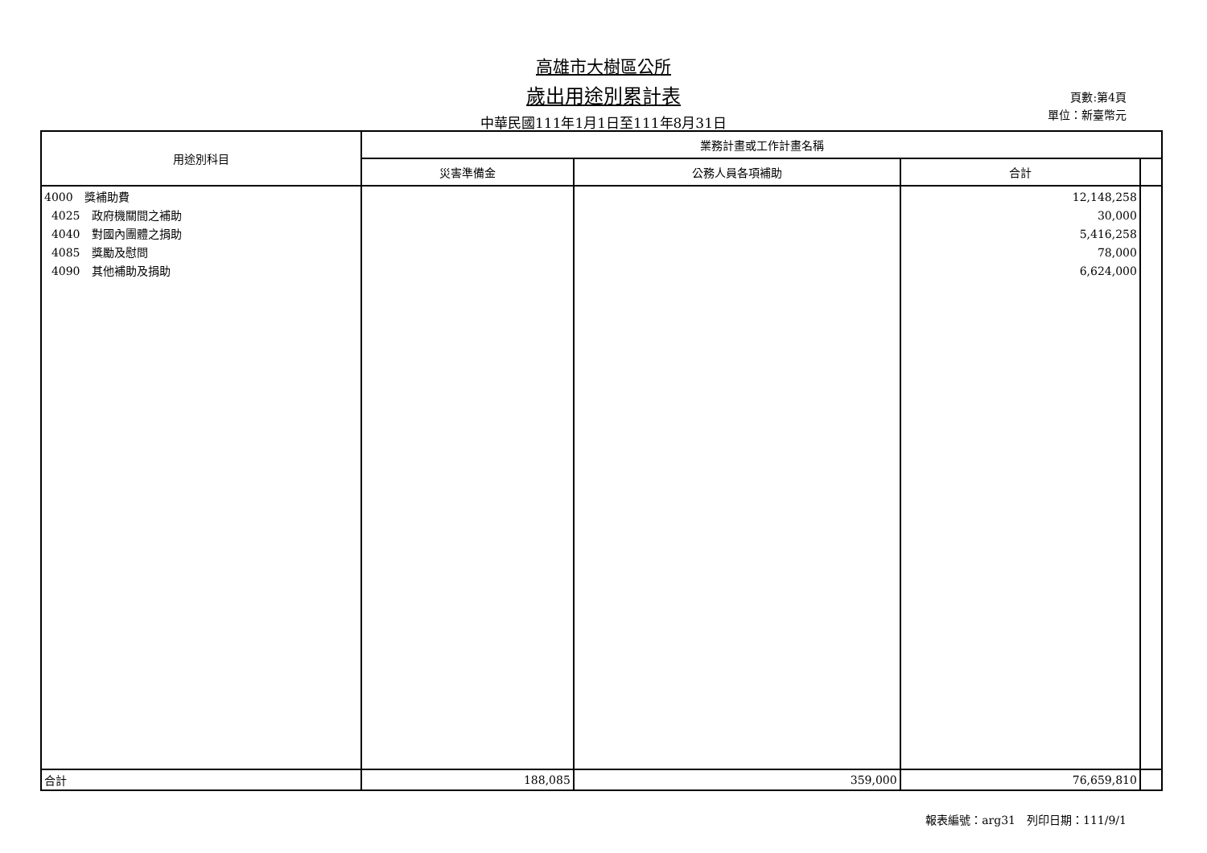高雄市大樹區公所
歲出用途別累計表
中華民國111年1月1日至111年8月31日
頁數:第4頁
單位：新臺幣元
| 用途別科目 | 業務計畫或工作計畫名稱 | | | |
| --- | --- | --- | --- | --- |
| | 災害準備金 | 公務人員各項補助 | 合計 | |
| 4000 獎補助費 4025 政府機關間之補助 4040 對國內團體之捐助 4085 獎勵及慰問 4090 其他補助及捐助 | | | 12,148,258 30,000 5,416,258 78,000 6,624,000 | |
| 合計 | 188,085 | 359,000 | 76,659,810 | |
報表編號：arg31　列印日期：111/9/1